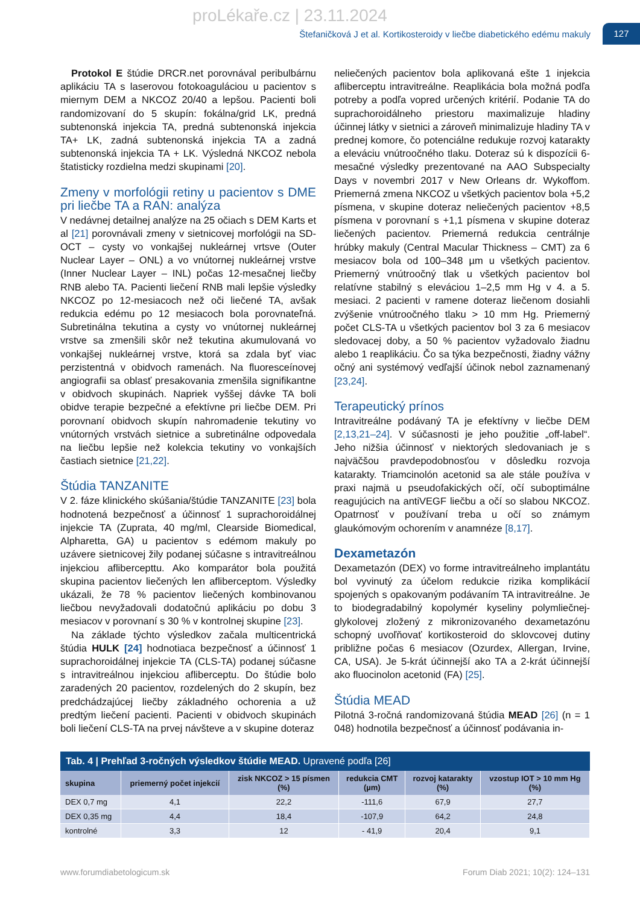proLékaře.cz | 23.11.2024
Štefaničková J et al. Kortikosteroidy v liečbe diabetického edému makuly
127
Protokol E štúdie DRCR.net porovnával peribulbárnu aplikáciu TA s laserovou fotokoaguláciou u pacientov s miernym DEM a NKCOZ 20/40 a lepšou. Pacienti boli randomizovaní do 5 skupín: fokálna/grid LK, predná subtenonská injekcia TA, predná subtenonská injekcia TA+ LK, zadná subtenonská injekcia TA a zadná subtenonská injekcia TA + LK. Výsledná NKCOZ nebola štatisticky rozdielna medzi skupinami [20].
Zmeny v morfológii retiny u pacientov s DME pri liečbe TA a RAN: analýza
V nedávnej detailnej analýze na 25 očiach s DEM Karts et al [21] porovnávali zmeny v sietnicovej morfológii na SD-OCT – cysty vo vonkajšej nukleárnej vrtsve (Outer Nuclear Layer – ONL) a vo vnútornej nukleárnej vrstve (Inner Nuclear Layer – INL) počas 12-mesačnej liečby RNB alebo TA. Pacienti liečení RNB mali lepšie výsledky NKCOZ po 12-mesiacoch než oči liečené TA, avšak redukcia edému po 12 mesiacoch bola porovnateľná. Subretinálna tekutina a cysty vo vnútornej nukleárnej vrstve sa zmenšili skôr než tekutina akumulovaná vo vonkajšej nukleárnej vrstve, ktorá sa zdala byť viac perzistentná v obidvoch ramenách. Na fluoresceínovej angiografii sa oblasť presakovania zmenšila signifikantne v obidvoch skupinách. Napriek vyššej dávke TA boli obidve terapie bezpečné a efektívne pri liečbe DEM. Pri porovnaní obidvoch skupín nahromadenie tekutiny vo vnútorných vrstvách sietnice a subretinálne odpovedala na liečbu lepšie než kolekcia tekutiny vo vonkajších častiach sietnice [21,22].
Štúdia TANZANITE
V 2. fáze klinického skúšania/štúdie TANZANITE [23] bola hodnotená bezpečnosť a účinnosť 1 suprachoroidálnej injekcie TA (Zuprata, 40 mg/ml, Clearside Biomedical, Alpharetta, GA) u pacientov s edémom makuly po uzávere sietnicovej žily podanej súčasne s intravitreálnou injekciou aflibercepttu. Ako komparátor bola použitá skupina pacientov liečených len afliberceptom. Výsledky ukázali, že 78 % pacientov liečených kombinovanou liečbou nevyžadovali dodatočnú aplikáciu po dobu 3 mesiacov v porovnaní s 30 % v kontrolnej skupine [23].
Na základe týchto výsledkov začala multicentrická štúdia HULK [24] hodnotiaca bezpečnosť a účinnosť 1 suprachoroidálnej injekcie TA (CLS-TA) podanej súčasne s intravitreálnou injekciou afliberceptu. Do štúdie bolo zaradených 20 pacientov, rozdelených do 2 skupín, bez predchádzajúcej liečby základného ochorenia a už predtým liečení pacienti. Pacienti v obidvoch skupinách boli liečení CLS-TA na prvej návšteve a v skupine doteraz
neliečených pacientov bola aplikovaná ešte 1 injekcia afliberceptu intravitreálne. Reaplikácia bola možná podľa potreby a podľa vopred určených kritérií. Podanie TA do suprachoroidálneho priestoru maximalizuje hladiny účinnej látky v sietnici a zároveň minimalizuje hladiny TA v prednej komore, čo potenciálne redukuje rozvoj katarakty a eleváciu vnútroočného tlaku. Doteraz sú k dispozícii 6-mesačné výsledky prezentované na AAO Subspecialty Days v novembri 2017 v New Orleans dr. Wykoffom. Priemerná zmena NKCOZ u všetkých pacientov bola +5,2 písmena, v skupine doteraz neliečených pacientov +8,5 písmena v porovnaní s +1,1 písmena v skupine doteraz liečených pacientov. Priemerná redukcia centrálnje hrúbky makuly (Central Macular Thickness – CMT) za 6 mesiacov bola od 100–348 µm u všetkých pacientov. Priemerný vnútroočný tlak u všetkých pacientov bol relatívne stabilný s eleváciou 1–2,5 mm Hg v 4. a 5. mesiaci. 2 pacienti v ramene doteraz liečenom dosiahli zvýšenie vnútroočného tlaku > 10 mm Hg. Priemerný počet CLS-TA u všetkých pacientov bol 3 za 6 mesiacov sledovacej doby, a 50 % pacientov vyžadovalo žiadnu alebo 1 reaplikáciu. Čo sa týka bezpečnosti, žiadny vážny očný ani systémový vedľajší účinok nebol zaznamenaný [23,24].
Terapeutický prínos
Intravitreálne podávaný TA je efektívny v liečbe DEM [2,13,21–24]. V súčasnosti je jeho použitie „off-label“. Jeho nižšia účinnosť v niektorých sledovaniach je s najväčšou pravdepodobnosťou v dôsledku rozvoja katarakty. Triamcinolón acetonid sa ale stále používa v praxi najmä u pseudofakických očí, očí suboptimálne reagujúcich na antiVEGF liečbu a očí so slabou NKCOZ. Opatrnosť v používaní treba u očí so známym glaukómovým ochorením v anamnéze [8,17].
Dexametazón
Dexametazón (DEX) vo forme intravitreálneho implantátu bol vyvinutý za účelom redukcie rizika komplikácií spojených s opakovaným podávaním TA intravitreálne. Je to biodegradabilný kopolymér kyseliny polymliečnej-glykolovej zložený z mikronizovaného dexametazónu schopný uvoľňovať kortikosteroid do sklovcovej dutiny približne počas 6 mesiacov (Ozurdex, Allergan, Irvine, CA, USA). Je 5-krát účinnejší ako TA a 2-krát účinnejší ako fluocinolon acetonid (FA) [25].
Štúdia MEAD
Pilotná 3-ročná randomizovaná štúdia MEAD [26] (n = 1 048) hodnotila bezpečnosť a účinnosť podávania in-
Tab. 4 | Prehľad 3-ročných výsledkov štúdie MEAD. Upravené podľa [26]
| skupina | priemerný počet injekcií | zisk NKCOZ > 15 písmen (%) | redukcia CMT (µm) | rozvoj katarakty (%) | vzostup IOT > 10 mm Hg (%) |
| --- | --- | --- | --- | --- | --- |
| DEX 0,7 mg | 4,1 | 22,2 | -111,6 | 67,9 | 27,7 |
| DEX 0,35 mg | 4,4 | 18,4 | -107,9 | 64,2 | 24,8 |
| kontrolné | 3,3 | 12 | - 41,9 | 20,4 | 9,1 |
www.forumdiabetologicum.sk Forum Diab 2021; 10(2): 124–131